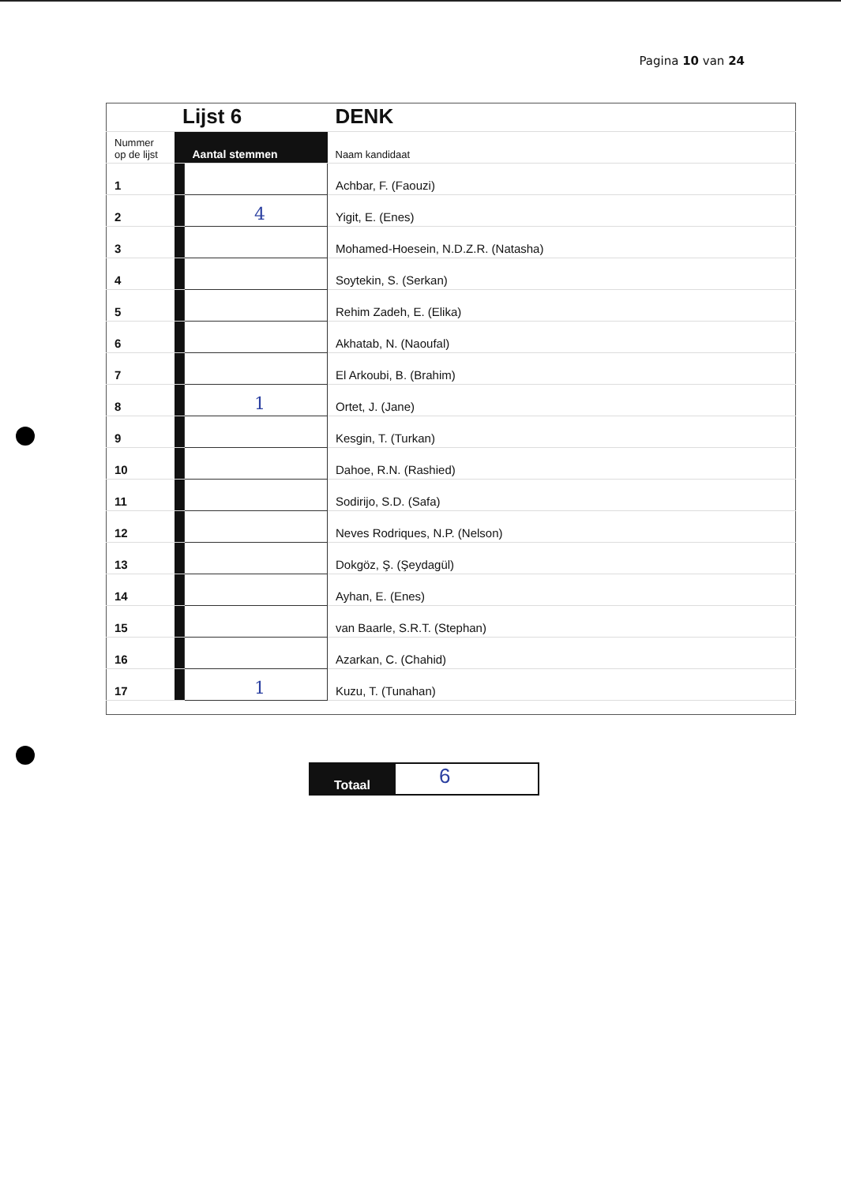Pagina 10 van 24
| | Lijst 6 | | DENK |
| Nummer op de lijst | | Aantal stemmen | Naam kandidaat |
| 1 | | | Achbar, F. (Faouzi) |
| 2 | | 4 | Yigit, E. (Enes) |
| 3 | | | Mohamed-Hoesein, N.D.Z.R. (Natasha) |
| 4 | | | Soytekin, S. (Serkan) |
| 5 | | | Rehim Zadeh, E. (Elika) |
| 6 | | | Akhatab, N. (Naoufal) |
| 7 | | | El Arkoubi, B. (Brahim) |
| 8 | | 1 | Ortet, J. (Jane) |
| 9 | | | Kesgin, T. (Turkan) |
| 10 | | | Dahoe, R.N. (Rashied) |
| 11 | | | Sodirijo, S.D. (Safa) |
| 12 | | | Neves Rodriques, N.P. (Nelson) |
| 13 | | | Dokgöz, Ş. (Şeydagül) |
| 14 | | | Ayhan, E. (Enes) |
| 15 | | | van Baarle, S.R.T. (Stephan) |
| 16 | | | Azarkan, C. (Chahid) |
| 17 | | 1 | Kuzu, T. (Tunahan) |
Totaal
6